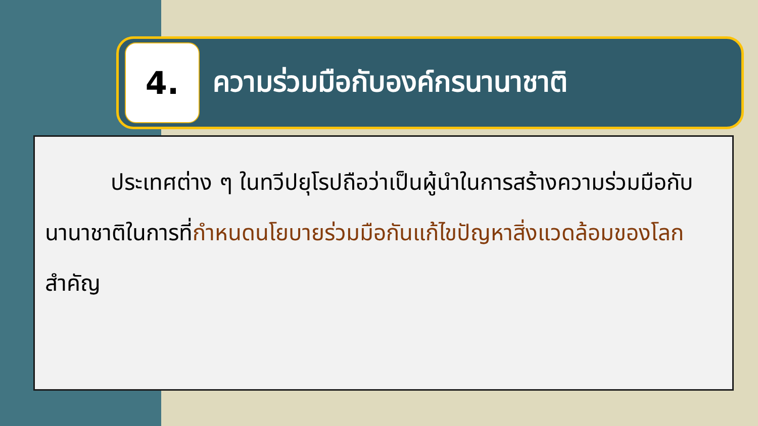4.
ความร่วมมือกับองค์กรนานาชาติ
ประเทศต่าง ๆ ในทวีปยุโรปถือว่าเป็นผู้นำในการสร้างความร่วมมือกับนานาชาติในการที่กำหนดนโยบายร่วมมือกันแก้ไขปัญหาสิ่งแวดล้อมของโลกสำคัญ